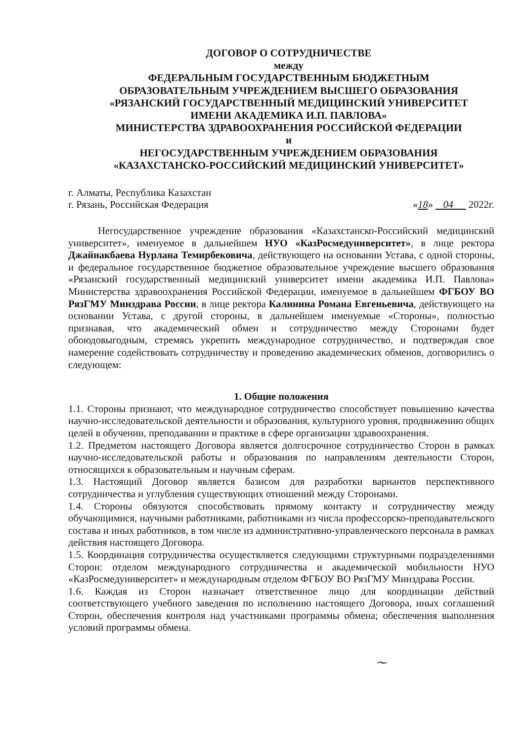ДОГОВОР О СОТРУДНИЧЕСТВЕ
между
ФЕДЕРАЛЬНЫМ ГОСУДАРСТВЕННЫМ БЮДЖЕТНЫМ
ОБРАЗОВАТЕЛЬНЫМ УЧРЕЖДЕНИЕМ ВЫСШЕГО ОБРАЗОВАНИЯ
«РЯЗАНСКИЙ ГОСУДАРСТВЕННЫЙ МЕДИЦИНСКИЙ УНИВЕРСИТЕТ
ИМЕНИ АКАДЕМИКА И.П. ПАВЛОВА»
МИНИСТЕРСТВА ЗДРАВООХРАНЕНИЯ РОССИЙСКОЙ ФЕДЕРАЦИИ
и
НЕГОСУДАРСТВЕННЫМ УЧРЕЖДЕНИЕМ ОБРАЗОВАНИЯ
«КАЗАХСТАНСКО-РОССИЙСКИЙ МЕДИЦИНСКИЙ УНИВЕРСИТЕТ»
г. Алматы, Республика Казахстан
г. Рязань, Российская Федерация
«18» 04 2022г.
Негосударственное учреждение образования «Казахстанско-Российский медицинский университет», именуемое в дальнейшем НУО «КазРосмедуниверситет», в лице ректора Джайнакбаева Нурлана Темирбековича, действующего на основании Устава, с одной стороны, и федеральное государственное бюджетное образовательное учреждение высшего образования «Рязанский государственный медицинский университет имени академика И.П. Павлова» Министерства здравоохранения Российской Федерации, именуемое в дальнейшем ФГБОУ ВО РязГМУ Минздрава России, в лице ректора Калинина Романа Евгеньевича, действующего на основании Устава, с другой стороны, в дальнейшем именуемые «Стороны», полностью признавая, что академический обмен и сотрудничество между Сторонами будет обоюдовыгодным, стремясь укрепить международное сотрудничество, и подтверждая свое намерение содействовать сотрудничеству и проведению академических обменов, договорились о следующем:
1. Общие положения
1.1. Стороны признают, что международное сотрудничество способствует повышению качества научно-исследовательской деятельности и образования, культурного уровня, продвижению общих целей в обучении, преподавании и практике в сфере организации здравоохранения.
1.2. Предметом настоящего Договора является долгосрочное сотрудничество Сторон в рамках научно-исследовательской работы и образования по направлениям деятельности Сторон, относящихся к образовательным и научным сферам.
1.3. Настоящий Договор является базисом для разработки вариантов перспективного сотрудничества и углубления существующих отношений между Сторонами.
1.4. Стороны обязуются способствовать прямому контакту и сотрудничеству между обучающимися, научными работниками, работниками из числа профессорско-преподавательского состава и иных работников, в том числе из административно-управленческого персонала в рамках действия настоящего Договора.
1.5. Координация сотрудничества осуществляется следующими структурными подразделениями Сторон: отделом международного сотрудничества и академической мобильности НУО «КазРосмедуниверситет» и международным отделом ФГБОУ ВО РязГМУ Минздрава России.
1.6. Каждая из Сторон назначает ответственное лицо для координации действий соответствующего учебного заведения по исполнению настоящего Договора, иных соглашений Сторон, обеспечения контроля над участниками программы обмена; обеспечения выполнения условий программы обмена.
~